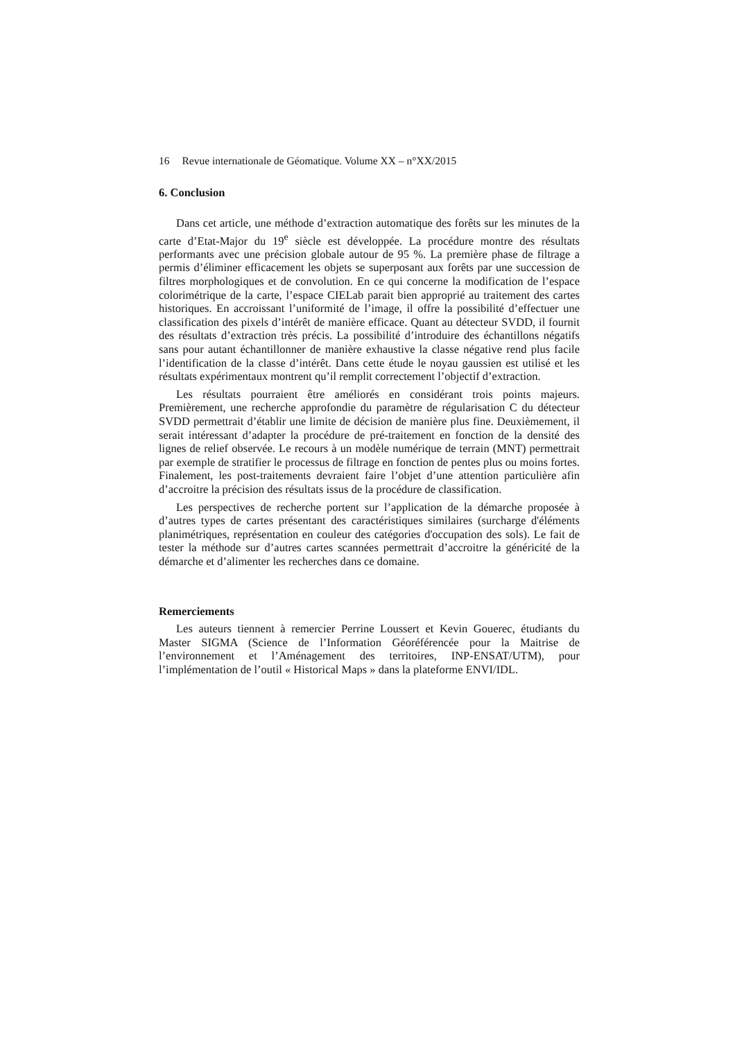16 Revue internationale de Géomatique. Volume XX – n°XX/2015
6. Conclusion
Dans cet article, une méthode d’extraction automatique des forêts sur les minutes de la carte d’Etat-Major du 19<sup>e</sup> siècle est développée. La procédure montre des résultats performants avec une précision globale autour de 95 %. La première phase de filtrage a permis d’éliminer efficacement les objets se superposant aux forêts par une succession de filtres morphologiques et de convolution. En ce qui concerne la modification de l’espace colorimétrique de la carte, l’espace CIELab parait bien approprié au traitement des cartes historiques. En accroissant l’uniformité de l’image, il offre la possibilité d’effectuer une classification des pixels d’intérêt de manière efficace. Quant au détecteur SVDD, il fournit des résultats d’extraction très précis. La possibilité d’introduire des échantillons négatifs sans pour autant échantillonner de manière exhaustive la classe négative rend plus facile l’identification de la classe d’intérêt. Dans cette étude le noyau gaussien est utilisé et les résultats expérimentaux montrent qu’il remplit correctement l’objectif d’extraction.
Les résultats pourraient être améliorés en considérant trois points majeurs. Premièrement, une recherche approfondie du paramètre de régularisation C du détecteur SVDD permettrait d’établir une limite de décision de manière plus fine. Deuxièmement, il serait intéressant d’adapter la procédure de pré-traitement en fonction de la densité des lignes de relief observée. Le recours à un modèle numérique de terrain (MNT) permettrait par exemple de stratifier le processus de filtrage en fonction de pentes plus ou moins fortes. Finalement, les post-traitements devraient faire l’objet d’une attention particulière afin d’accroitre la précision des résultats issus de la procédure de classification.
Les perspectives de recherche portent sur l’application de la démarche proposée à d’autres types de cartes présentant des caractéristiques similaires (surcharge d'éléments planimétriques, représentation en couleur des catégories d'occupation des sols). Le fait de tester la méthode sur d’autres cartes scannées permettrait d’accroitre la généricité de la démarche et d’alimenter les recherches dans ce domaine.
Remerciements
Les auteurs tiennent à remercier Perrine Loussert et Kevin Gouerec, étudiants du Master SIGMA (Science de l’Information Géoréférencée pour la Maitrise de l’environnement et l’Aménagement des territoires, INP-ENSAT/UTM), pour l’implémentation de l’outil « Historical Maps » dans la plateforme ENVI/IDL.